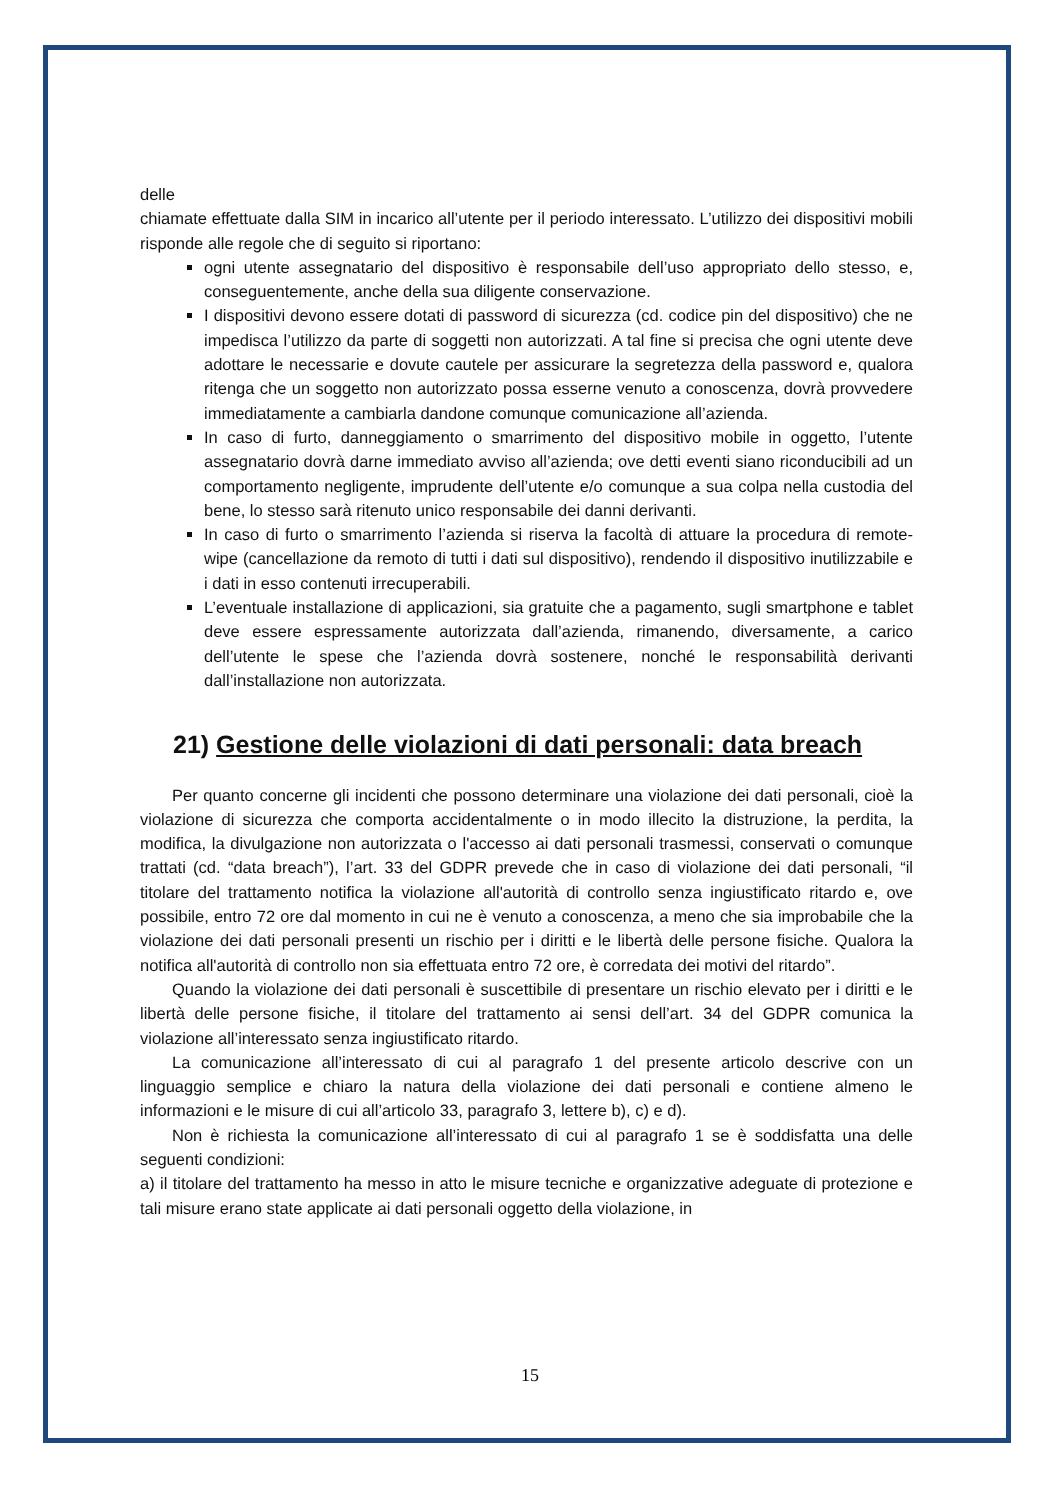delle
chiamate effettuate dalla SIM in incarico all’utente per il periodo interessato. L’utilizzo dei dispositivi mobili risponde alle regole che di seguito si riportano:
ogni utente assegnatario del dispositivo è responsabile dell’uso appropriato dello stesso, e, conseguentemente, anche della sua diligente conservazione.
I dispositivi devono essere dotati di password di sicurezza (cd. codice pin del dispositivo) che ne impedisca l’utilizzo da parte di soggetti non autorizzati. A tal fine si precisa che ogni utente deve adottare le necessarie e dovute cautele per assicurare la segretezza della password e, qualora ritenga che un soggetto non autorizzato possa esserne venuto a conoscenza, dovrà provvedere immediatamente a cambiarla dandone comunque comunicazione all’azienda.
In caso di furto, danneggiamento o smarrimento del dispositivo mobile in oggetto, l’utente assegnatario dovrà darne immediato avviso all’azienda; ove detti eventi siano riconducibili ad un comportamento negligente, imprudente dell’utente e/o comunque a sua colpa nella custodia del bene, lo stesso sarà ritenuto unico responsabile dei danni derivanti.
In caso di furto o smarrimento l’azienda si riserva la facoltà di attuare la procedura di remote-wipe (cancellazione da remoto di tutti i dati sul dispositivo), rendendo il dispositivo inutilizzabile e i dati in esso contenuti irrecuperabili.
L’eventuale installazione di applicazioni, sia gratuite che a pagamento, sugli smartphone e tablet deve essere espressamente autorizzata dall’azienda, rimanendo, diversamente, a carico dell’utente le spese che l’azienda dovrà sostenere, nonché le responsabilità derivanti dall’installazione non autorizzata.
21) Gestione delle violazioni di dati personali: data breach
Per quanto concerne gli incidenti che possono determinare una violazione dei dati personali, cioè la violazione di sicurezza che comporta accidentalmente o in modo illecito la distruzione, la perdita, la modifica, la divulgazione non autorizzata o l'accesso ai dati personali trasmessi, conservati o comunque trattati (cd. “data breach”), l’art. 33 del GDPR prevede che in caso di violazione dei dati personali, “il titolare del trattamento notifica la violazione all'autorità di controllo senza ingiustificato ritardo e, ove possibile, entro 72 ore dal momento in cui ne è venuto a conoscenza, a meno che sia improbabile che la violazione dei dati personali presenti un rischio per i diritti e le libertà delle persone fisiche. Qualora la notifica all'autorità di controllo non sia effettuata entro 72 ore, è corredata dei motivi del ritardo”.
Quando la violazione dei dati personali è suscettibile di presentare un rischio elevato per i diritti e le libertà delle persone fisiche, il titolare del trattamento ai sensi dell’art. 34 del GDPR comunica la violazione all’interessato senza ingiustificato ritardo.
La comunicazione all’interessato di cui al paragrafo 1 del presente articolo descrive con un linguaggio semplice e chiaro la natura della violazione dei dati personali e contiene almeno le informazioni e le misure di cui all’articolo 33, paragrafo 3, lettere b), c) e d).
Non è richiesta la comunicazione all’interessato di cui al paragrafo 1 se è soddisfatta una delle seguenti condizioni:
a) il titolare del trattamento ha messo in atto le misure tecniche e organizzative adeguate di protezione e tali misure erano state applicate ai dati personali oggetto della violazione, in
15